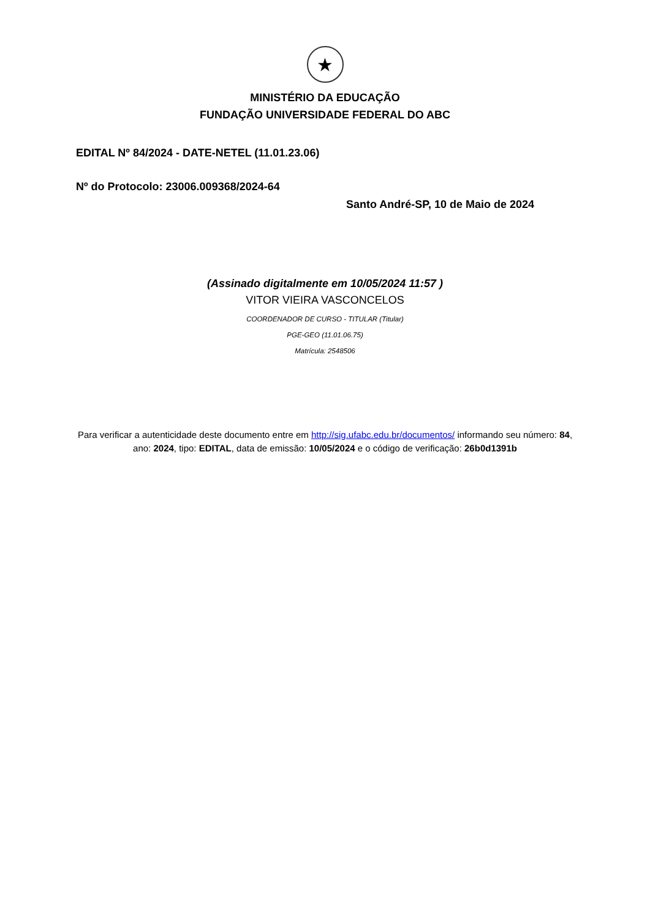★
MINISTÉRIO DA EDUCAÇÃO
FUNDAÇÃO UNIVERSIDADE FEDERAL DO ABC
EDITAL Nº 84/2024 - DATE-NETEL (11.01.23.06)
Nº do Protocolo: 23006.009368/2024-64
Santo André-SP, 10 de Maio de 2024
(Assinado digitalmente em 10/05/2024 11:57 )
VITOR VIEIRA VASCONCELOS
COORDENADOR DE CURSO - TITULAR (Titular)
PGE-GEO (11.01.06.75)
Matrícula: 2548506
Para verificar a autenticidade deste documento entre em http://sig.ufabc.edu.br/documentos/ informando seu número: 84, ano: 2024, tipo: EDITAL, data de emissão: 10/05/2024 e o código de verificação: 26b0d1391b